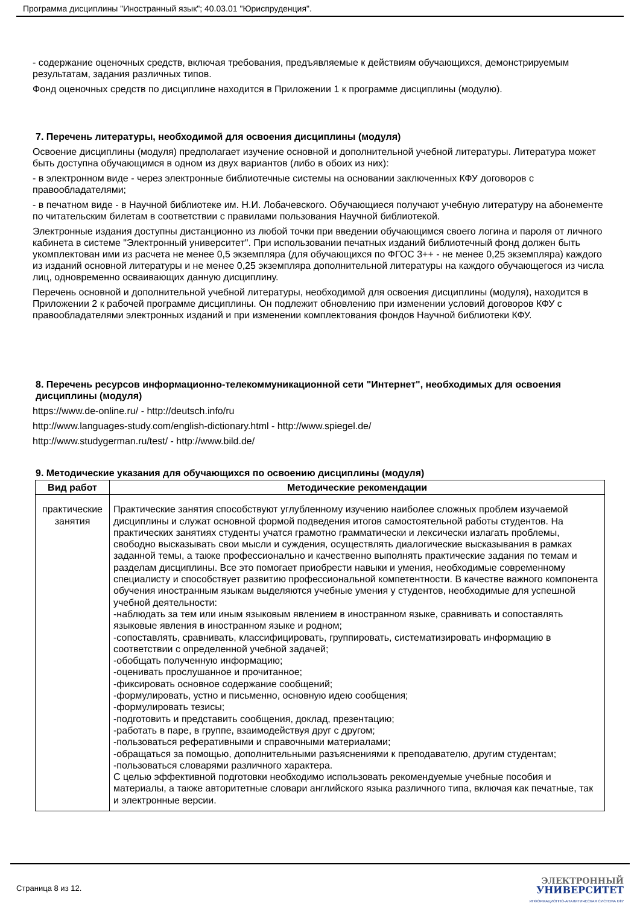Программа дисциплины "Иностранный язык"; 40.03.01 "Юриспруденция".
- содержание оценочных средств, включая требования, предъявляемые к действиям обучающихся, демонстрируемым результатам, задания различных типов.
Фонд оценочных средств по дисциплине находится в Приложении 1 к программе дисциплины (модулю).
7. Перечень литературы, необходимой для освоения дисциплины (модуля)
Освоение дисциплины (модуля) предполагает изучение основной и дополнительной учебной литературы. Литература может быть доступна обучающимся в одном из двух вариантов (либо в обоих из них):
- в электронном виде - через электронные библиотечные системы на основании заключенных КФУ договоров с правообладателями;
- в печатном виде - в Научной библиотеке им. Н.И. Лобачевского. Обучающиеся получают учебную литературу на абонементе по читательским билетам в соответствии с правилами пользования Научной библиотекой.
Электронные издания доступны дистанционно из любой точки при введении обучающимся своего логина и пароля от личного кабинета в системе "Электронный университет". При использовании печатных изданий библиотечный фонд должен быть укомплектован ими из расчета не менее 0,5 экземпляра (для обучающихся по ФГОС 3++ - не менее 0,25 экземпляра) каждого из изданий основной литературы и не менее 0,25 экземпляра дополнительной литературы на каждого обучающегося из числа лиц, одновременно осваивающих данную дисциплину.
Перечень основной и дополнительной учебной литературы, необходимой для освоения дисциплины (модуля), находится в Приложении 2 к рабочей программе дисциплины. Он подлежит обновлению при изменении условий договоров КФУ с правообладателями электронных изданий и при изменении комплектования фондов Научной библиотеки КФУ.
8. Перечень ресурсов информационно-телекоммуникационной сети "Интернет", необходимых для освоения дисциплины (модуля)
https://www.de-online.ru/ - http://deutsch.info/ru
http://www.languages-study.com/english-dictionary.html - http://www.spiegel.de/
http://www.studygerman.ru/test/ - http://www.bild.de/
9. Методические указания для обучающихся по освоению дисциплины (модуля)
| Вид работ | Методические рекомендации |
| --- | --- |
| практические занятия | Практические занятия способствуют углубленному изучению наиболее сложных проблем изучаемой дисциплины и служат основной формой подведения итогов самостоятельной работы студентов. На практических занятиях студенты учатся грамотно грамматически и лексически излагать проблемы, свободно высказывать свои мысли и суждения, осуществлять диалогические высказывания в рамках заданной темы, а также профессионально и качественно выполнять практические задания по темам и разделам дисциплины. Все это помогает приобрести навыки и умения, необходимые современному специалисту и способствует развитию профессиональной компетентности. В качестве важного компонента обучения иностранным языкам выделяются учебные умения у студентов, необходимые для успешной учебной деятельности: -наблюдать за тем или иным языковым явлением в иностранном языке, сравнивать и сопоставлять языковые явления в иностранном языке и родном; -сопоставлять, сравнивать, классифицировать, группировать, систематизировать информацию в соответствии с определенной учебной задачей; -обобщать полученную информацию; -оценивать прослушанное и прочитанное; -фиксировать основное содержание сообщений; -формулировать, устно и письменно, основную идею сообщения; -формулировать тезисы; -подготовить и представить сообщения, доклад, презентацию; -работать в паре, в группе, взаимодействуя друг с другом; -пользоваться реферативными и справочными материалами; -обращаться за помощью, дополнительными разъяснениями к преподавателю, другим студентам; -пользоваться словарями различного характера. С целью эффективной подготовки необходимо использовать рекомендуемые учебные пособия и материалы, а также авторитетные словари английского языка различного типа, включая как печатные, так и электронные версии. |
Страница 8 из 12.
ЭЛЕКТРОННЫЙ
УНИВЕРСИТЕТ
ИНФОРМАЦИОННО-АНАЛИТИЧЕСКАЯ СИСТЕМА КФУ